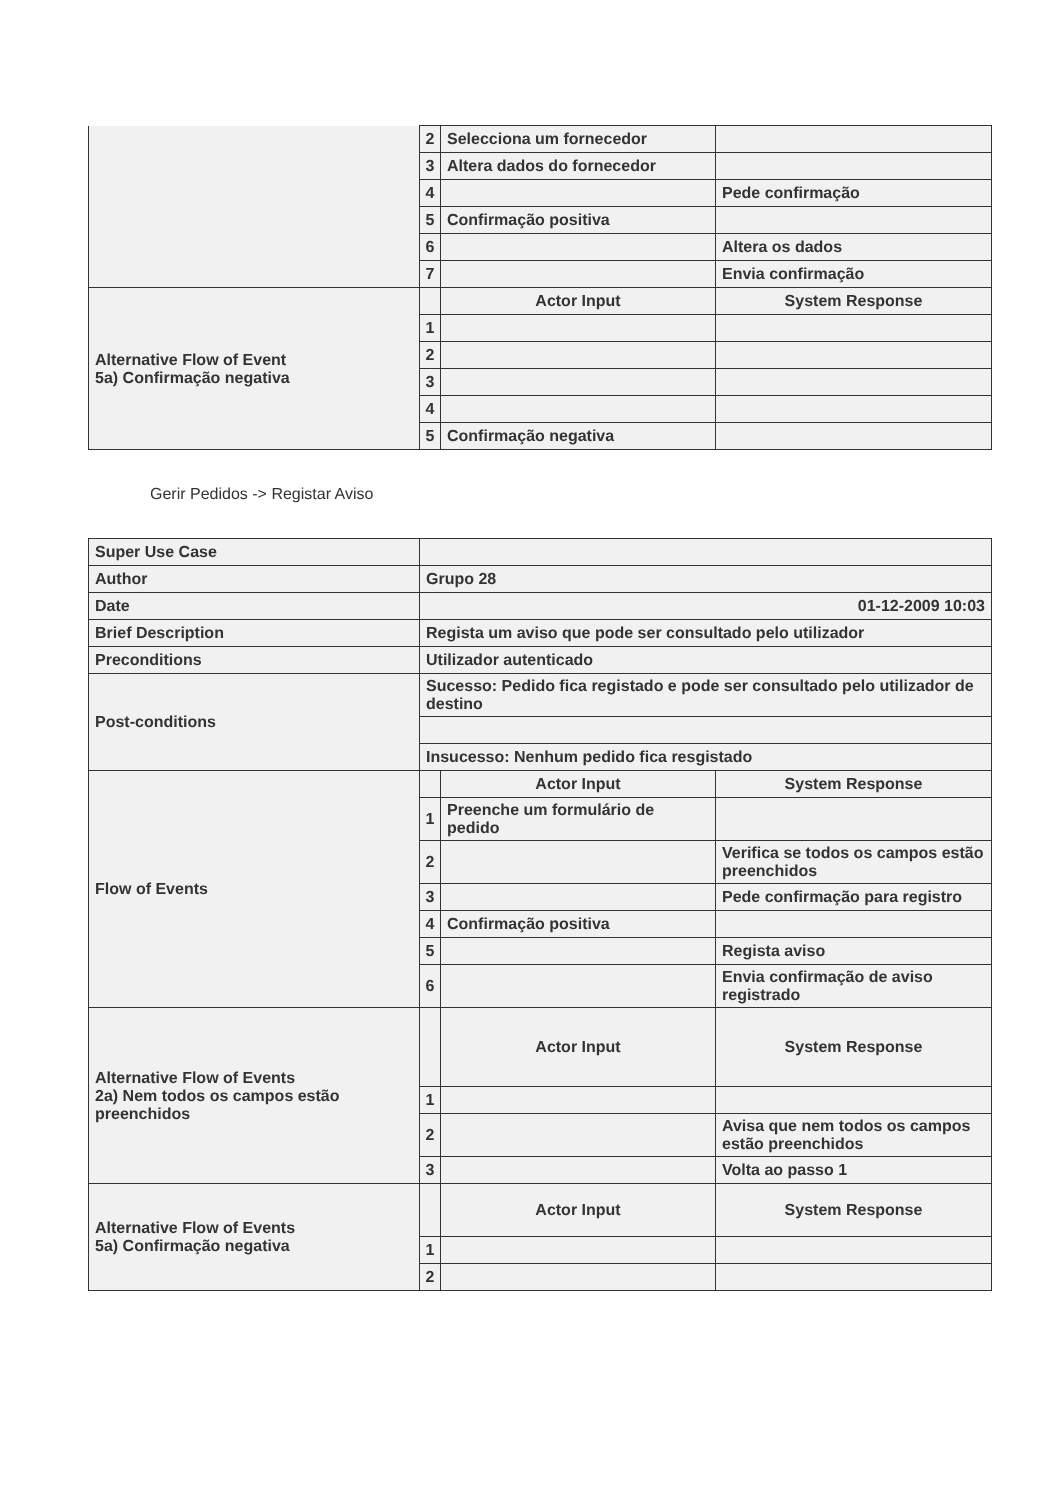| | 2 | Selecciona um fornecedor | |
| | 3 | Altera dados do fornecedor | |
| | 4 | | Pede confirmação |
| | 5 | Confirmação positiva | |
| | 6 | | Altera os dados |
| | 7 | | Envia confirmação |
| Alternative Flow of Event 5a) Confirmação negativa | | Actor Input | System Response |
| | 1 | | |
| | 2 | | |
| | 3 | | |
| | 4 | | |
| | 5 | Confirmação negativa | |
Gerir Pedidos -> Registar Aviso
| Super Use Case | | | |
| Author | Grupo 28 | | |
| Date | 01-12-2009 10:03 | | |
| Brief Description | Regista um aviso que pode ser consultado pelo utilizador | | |
| Preconditions | Utilizador autenticado | | |
| Post-conditions | Sucesso: Pedido fica registado e pode ser consultado pelo utilizador de destino | | |
| | Insucesso: Nenhum pedido fica resgistado | | |
| Flow of Events | | Actor Input | System Response |
| | 1 | Preenche um formulário de pedido | |
| | 2 | | Verifica se todos os campos estão preenchidos |
| | 3 | | Pede confirmação para registro |
| | 4 | Confirmação positiva | |
| | 5 | | Regista aviso |
| | 6 | | Envia confirmação de aviso registrado |
| Alternative Flow of Events 2a) Nem todos os campos estão preenchidos | | Actor Input | System Response |
| | 1 | | |
| | 2 | | Avisa que nem todos os campos estão preenchidos |
| | 3 | | Volta ao passo 1 |
| Alternative Flow of Events 5a) Confirmação negativa | | Actor Input | System Response |
| | 1 | | |
| | 2 | | |